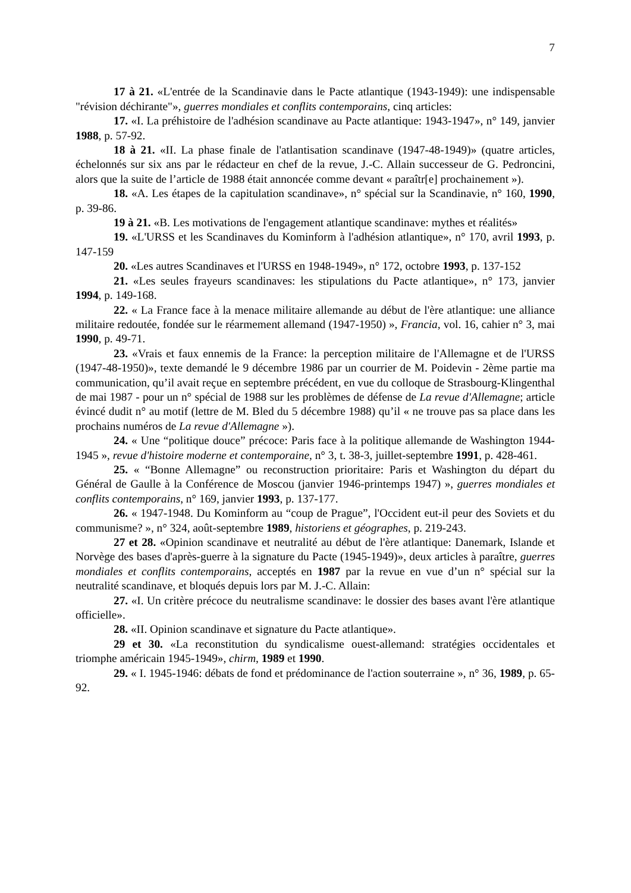7
17 à 21. «L'entrée de la Scandinavie dans le Pacte atlantique (1943-1949): une indispensable "révision déchirante"», guerres mondiales et conflits contemporains, cinq articles:
17. «I. La préhistoire de l'adhésion scandinave au Pacte atlantique: 1943-1947», n° 149, janvier 1988, p. 57-92.
18 à 21. «II. La phase finale de l'atlantisation scandinave (1947-48-1949)» (quatre articles, échelonnés sur six ans par le rédacteur en chef de la revue, J.-C. Allain successeur de G. Pedroncini, alors que la suite de l’article de 1988 était annoncée comme devant « paraîtr[e] prochainement »).
18. «A. Les étapes de la capitulation scandinave», n° spécial sur la Scandinavie, n° 160, 1990, p. 39-86.
19 à 21. «B. Les motivations de l'engagement atlantique scandinave: mythes et réalités»
19. «L'URSS et les Scandinaves du Kominform à l'adhésion atlantique», n° 170, avril 1993, p. 147-159
20. «Les autres Scandinaves et l'URSS en 1948-1949», n° 172, octobre 1993, p. 137-152
21. «Les seules frayeurs scandinaves: les stipulations du Pacte atlantique», n° 173, janvier 1994, p. 149-168.
22. « La France face à la menace militaire allemande au début de l'ère atlantique: une alliance militaire redoutée, fondée sur le réarmement allemand (1947-1950) », Francia, vol. 16, cahier n° 3, mai 1990, p. 49-71.
23. «Vrais et faux ennemis de la France: la perception militaire de l'Allemagne et de l'URSS (1947-48-1950)», texte demandé le 9 décembre 1986 par un courrier de M. Poidevin - 2ème partie ma communication, qu’il avait reçue en septembre précédent, en vue du colloque de Strasbourg-Klingenthal de mai 1987 - pour un n° spécial de 1988 sur les problèmes de défense de La revue d'Allemagne; article évincé dudit n° au motif (lettre de M. Bled du 5 décembre 1988) qu’il « ne trouve pas sa place dans les prochains numéros de La revue d'Allemagne »).
24. « Une “politique douce” précoce: Paris face à la politique allemande de Washington 1944-1945 », revue d'histoire moderne et contemporaine, n° 3, t. 38-3, juillet-septembre 1991, p. 428-461.
25. « “Bonne Allemagne” ou reconstruction prioritaire: Paris et Washington du départ du Général de Gaulle à la Conférence de Moscou (janvier 1946-printemps 1947) », guerres mondiales et conflits contemporains, n° 169, janvier 1993, p. 137-177.
26. « 1947-1948. Du Kominform au “coup de Prague”, l'Occident eut-il peur des Soviets et du communisme? », n° 324, août-septembre 1989, historiens et géographes, p. 219-243.
27 et 28. «Opinion scandinave et neutralité au début de l'ère atlantique: Danemark, Islande et Norvège des bases d'après-guerre à la signature du Pacte (1945-1949)», deux articles à paraître, guerres mondiales et conflits contemporains, acceptés en 1987 par la revue en vue d’un n° spécial sur la neutralité scandinave, et bloqués depuis lors par M. J.-C. Allain:
27. «I. Un critère précoce du neutralisme scandinave: le dossier des bases avant l'ère atlantique officielle».
28. «II. Opinion scandinave et signature du Pacte atlantique».
29 et 30. «La reconstitution du syndicalisme ouest-allemand: stratégies occidentales et triomphe américain 1945-1949», chirm, 1989 et 1990.
29. « I. 1945-1946: débats de fond et prédominance de l'action souterraine », n° 36, 1989, p. 65-92.